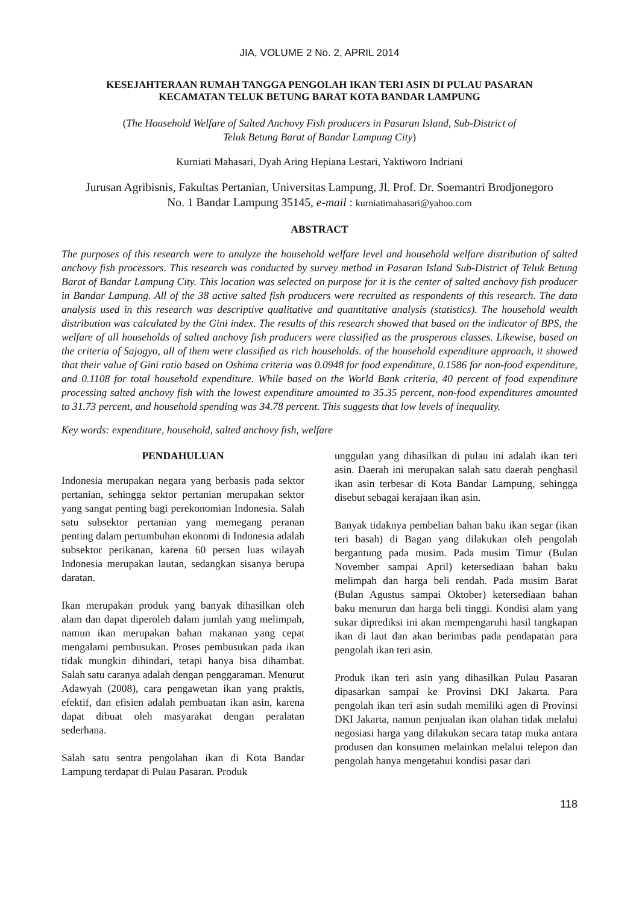JIA, VOLUME 2 No. 2, APRIL 2014
KESEJAHTERAAN RUMAH TANGGA PENGOLAH IKAN TERI ASIN DI PULAU PASARAN
KECAMATAN TELUK BETUNG BARAT KOTA BANDAR LAMPUNG
(The Household Welfare of Salted Anchovy Fish producers in Pasaran Island, Sub-District of
Teluk Betung Barat of Bandar Lampung City)
Kurniati Mahasari, Dyah Aring Hepiana Lestari, Yaktiworo Indriani
Jurusan Agribisnis, Fakultas Pertanian, Universitas Lampung, Jl. Prof. Dr. Soemantri Brodjonegoro
No. 1 Bandar Lampung 35145, e-mail : kurniatimahasari@yahoo.com
ABSTRACT
The purposes of this research were to analyze the household welfare level and household welfare distribution of salted anchovy fish processors. This research was conducted by survey method in Pasaran Island Sub-District of Teluk Betung Barat of Bandar Lampung City. This location was selected on purpose for it is the center of salted anchovy fish producer in Bandar Lampung. All of the 38 active salted fish producers were recruited as respondents of this research. The data analysis used in this research was descriptive qualitative and quantitative analysis (statistics). The household wealth distribution was calculated by the Gini index. The results of this research showed that based on the indicator of BPS, the welfare of all households of salted anchovy fish producers were classified as the prosperous classes. Likewise, based on the criteria of Sajogyo, all of them were classified as rich households. of the household expenditure approach, it showed that their value of Gini ratio based on Oshima criteria was 0.0948 for food expenditure, 0.1586 for non-food expenditure, and 0.1108 for total household expenditure. While based on the World Bank criteria, 40 percent of food expenditure processing salted anchovy fish with the lowest expenditure amounted to 35.35 percent, non-food expenditures amounted to 31.73 percent, and household spending was 34.78 percent. This suggests that low levels of inequality.
Key words: expenditure, household, salted anchovy fish, welfare
PENDAHULUAN
Indonesia merupakan negara yang berbasis pada sektor pertanian, sehingga sektor pertanian merupakan sektor yang sangat penting bagi perekonomian Indonesia. Salah satu subsektor pertanian yang memegang peranan penting dalam pertumbuhan ekonomi di Indonesia adalah subsektor perikanan, karena 60 persen luas wilayah Indonesia merupakan lautan, sedangkan sisanya berupa daratan.
Ikan merupakan produk yang banyak dihasilkan oleh alam dan dapat diperoleh dalam jumlah yang melimpah, namun ikan merupakan bahan makanan yang cepat mengalami pembusukan. Proses pembusukan pada ikan tidak mungkin dihindari, tetapi hanya bisa dihambat. Salah satu caranya adalah dengan penggaraman. Menurut Adawyah (2008), cara pengawetan ikan yang praktis, efektif, dan efisien adalah pembuatan ikan asin, karena dapat dibuat oleh masyarakat dengan peralatan sederhana.
Salah satu sentra pengolahan ikan di Kota Bandar Lampung terdapat di Pulau Pasaran. Produk
unggulan yang dihasilkan di pulau ini adalah ikan teri asin. Daerah ini merupakan salah satu daerah penghasil ikan asin terbesar di Kota Bandar Lampung, sehingga disebut sebagai kerajaan ikan asin.
Banyak tidaknya pembelian bahan baku ikan segar (ikan teri basah) di Bagan yang dilakukan oleh pengolah bergantung pada musim. Pada musim Timur (Bulan November sampai April) ketersediaan bahan baku melimpah dan harga beli rendah. Pada musim Barat (Bulan Agustus sampai Oktober) ketersediaan bahan baku menurun dan harga beli tinggi. Kondisi alam yang sukar diprediksi ini akan mempengaruhi hasil tangkapan ikan di laut dan akan berimbas pada pendapatan para pengolah ikan teri asin.
Produk ikan teri asin yang dihasilkan Pulau Pasaran dipasarkan sampai ke Provinsi DKI Jakarta. Para pengolah ikan teri asin sudah memiliki agen di Provinsi DKI Jakarta, namun penjualan ikan olahan tidak melalui negosiasi harga yang dilakukan secara tatap muka antara produsen dan konsumen melainkan melalui telepon dan pengolah hanya mengetahui kondisi pasar dari
118